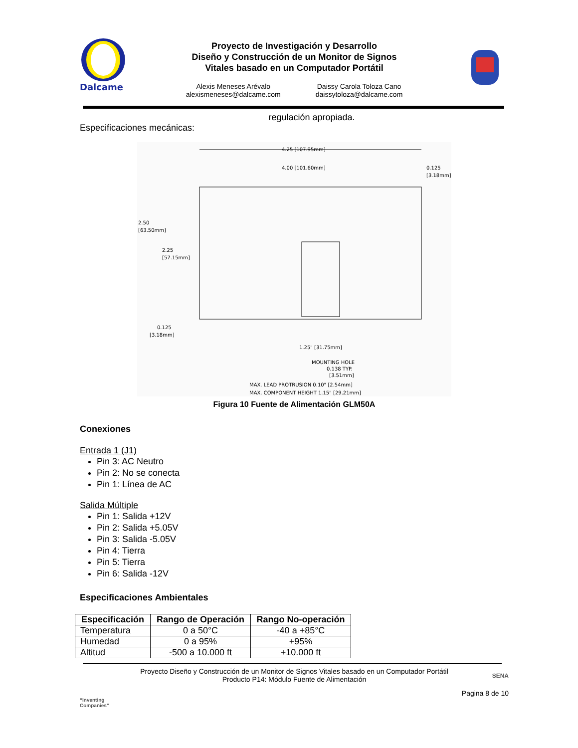Dalcame
Proyecto de Investigación y Desarrollo
Diseño y Construcción de un Monitor de Signos
Vitales basado en un Computador Portátil
Alexis Meneses Arévalo
alexismeneses@dalcame.com
Daissy Carola Toloza Cano
daissytoloza@dalcame.com
regulación apropiada.
Especificaciones mecánicas:
4.25 [107.95mm]
4.00 [101.60mm]
0.125
[3.18mm]
2.50
[63.50mm]
2.25
[57.15mm]
0.125
[3.18mm]
1.25" [31.75mm]
MOUNTING HOLE
0.138 TYP.
[3.51mm]
MAX. LEAD PROTRUSION 0.10" [2.54mm]
MAX. COMPONENT HEIGHT 1.15" [29.21mm]
Figura 10 Fuente de Alimentación GLM50A
Conexiones
Entrada 1 (J1)
Pin 3: AC Neutro
Pin 2: No se conecta
Pin 1: Línea de AC
Salida Múltiple
Pin 1: Salida +12V
Pin 2: Salida +5.05V
Pin 3: Salida -5.05V
Pin 4: Tierra
Pin 5: Tierra
Pin 6: Salida -12V
Especificaciones Ambientales
| Especificación | Rango de Operación | Rango No-operación |
| --- | --- | --- |
| Temperatura | 0 a 50°C | -40 a +85°C |
| Humedad | 0 a 95% | +95% |
| Altitud | -500 a 10.000 ft | +10.000 ft |
“Inventing Companies”
Proyecto Diseño y Construcción de un Monitor de Signos Vitales basado en un Computador Portátil
Producto P14: Módulo Fuente de Alimentación
SENA
Pagina 8 de 10